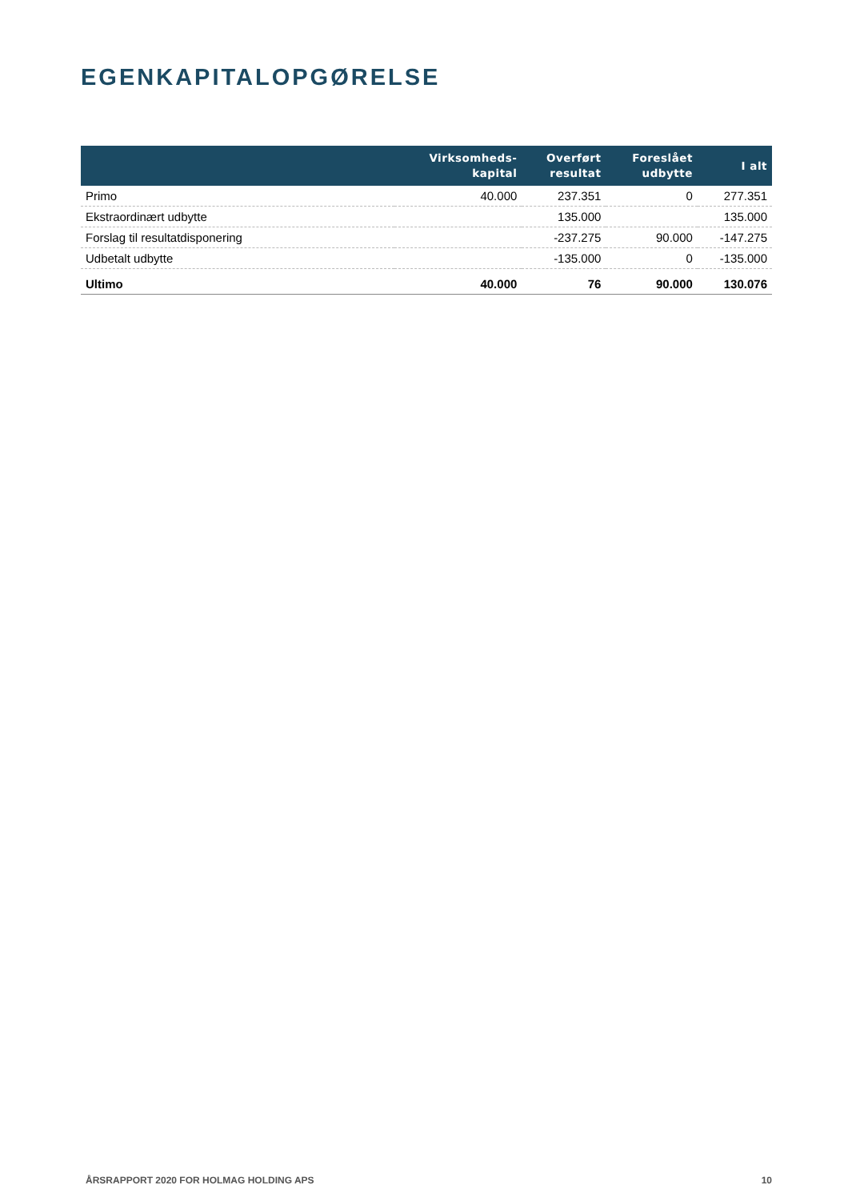EGENKAPITALOPGØRELSE
| | Virksomheds- kapital | Overført resultat | Foreslået udbytte | I alt |
| --- | --- | --- | --- | --- |
| Primo | 40.000 | 237.351 | 0 | 277.351 |
| Ekstraordinært udbytte | | 135.000 | | 135.000 |
| Forslag til resultatdisponering | | -237.275 | 90.000 | -147.275 |
| Udbetalt udbytte | | -135.000 | 0 | -135.000 |
| Ultimo | 40.000 | 76 | 90.000 | 130.076 |
ÅRSRAPPORT 2020 FOR HOLMAG HOLDING APS 10